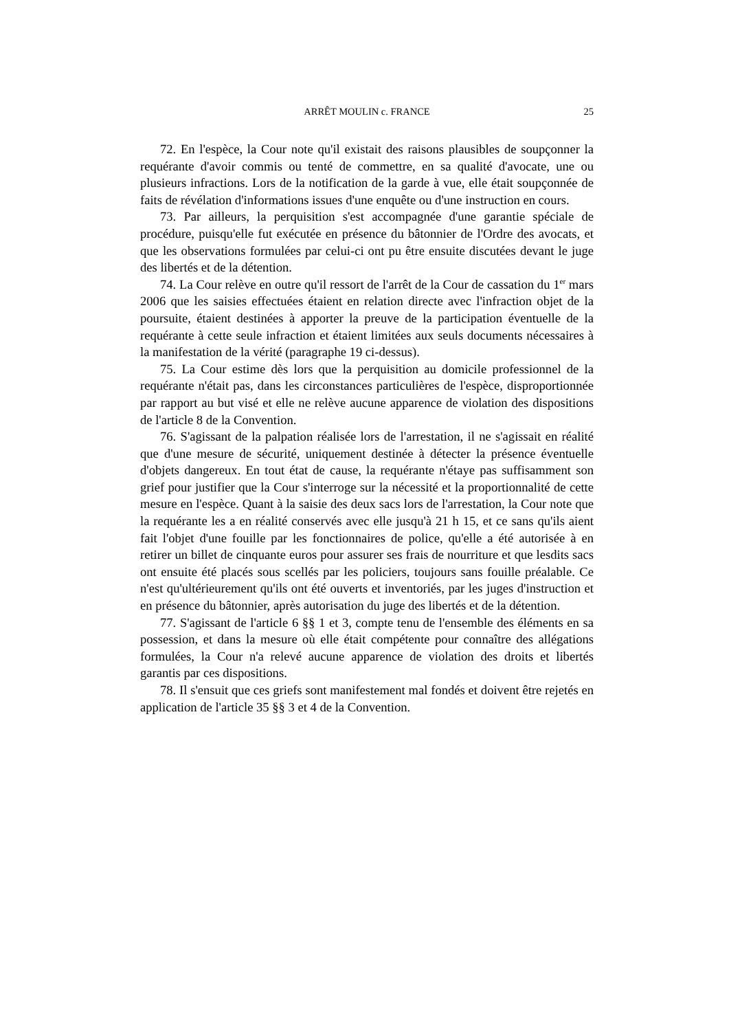ARRÊT MOULIN c. FRANCE
25
72. En l'espèce, la Cour note qu'il existait des raisons plausibles de soupçonner la requérante d'avoir commis ou tenté de commettre, en sa qualité d'avocate, une ou plusieurs infractions. Lors de la notification de la garde à vue, elle était soupçonnée de faits de révélation d'informations issues d'une enquête ou d'une instruction en cours.
73. Par ailleurs, la perquisition s'est accompagnée d'une garantie spéciale de procédure, puisqu'elle fut exécutée en présence du bâtonnier de l'Ordre des avocats, et que les observations formulées par celui-ci ont pu être ensuite discutées devant le juge des libertés et de la détention.
74. La Cour relève en outre qu'il ressort de l'arrêt de la Cour de cassation du 1<sup>er</sup> mars 2006 que les saisies effectuées étaient en relation directe avec l'infraction objet de la poursuite, étaient destinées à apporter la preuve de la participation éventuelle de la requérante à cette seule infraction et étaient limitées aux seuls documents nécessaires à la manifestation de la vérité (paragraphe 19 ci-dessus).
75. La Cour estime dès lors que la perquisition au domicile professionnel de la requérante n'était pas, dans les circonstances particulières de l'espèce, disproportionnée par rapport au but visé et elle ne relève aucune apparence de violation des dispositions de l'article 8 de la Convention.
76. S'agissant de la palpation réalisée lors de l'arrestation, il ne s'agissait en réalité que d'une mesure de sécurité, uniquement destinée à détecter la présence éventuelle d'objets dangereux. En tout état de cause, la requérante n'étaye pas suffisamment son grief pour justifier que la Cour s'interroge sur la nécessité et la proportionnalité de cette mesure en l'espèce. Quant à la saisie des deux sacs lors de l'arrestation, la Cour note que la requérante les a en réalité conservés avec elle jusqu'à 21 h 15, et ce sans qu'ils aient fait l'objet d'une fouille par les fonctionnaires de police, qu'elle a été autorisée à en retirer un billet de cinquante euros pour assurer ses frais de nourriture et que lesdits sacs ont ensuite été placés sous scellés par les policiers, toujours sans fouille préalable. Ce n'est qu'ultérieurement qu'ils ont été ouverts et inventoriés, par les juges d'instruction et en présence du bâtonnier, après autorisation du juge des libertés et de la détention.
77. S'agissant de l'article 6 §§ 1 et 3, compte tenu de l'ensemble des éléments en sa possession, et dans la mesure où elle était compétente pour connaître des allégations formulées, la Cour n'a relevé aucune apparence de violation des droits et libertés garantis par ces dispositions.
78. Il s'ensuit que ces griefs sont manifestement mal fondés et doivent être rejetés en application de l'article 35 §§ 3 et 4 de la Convention.